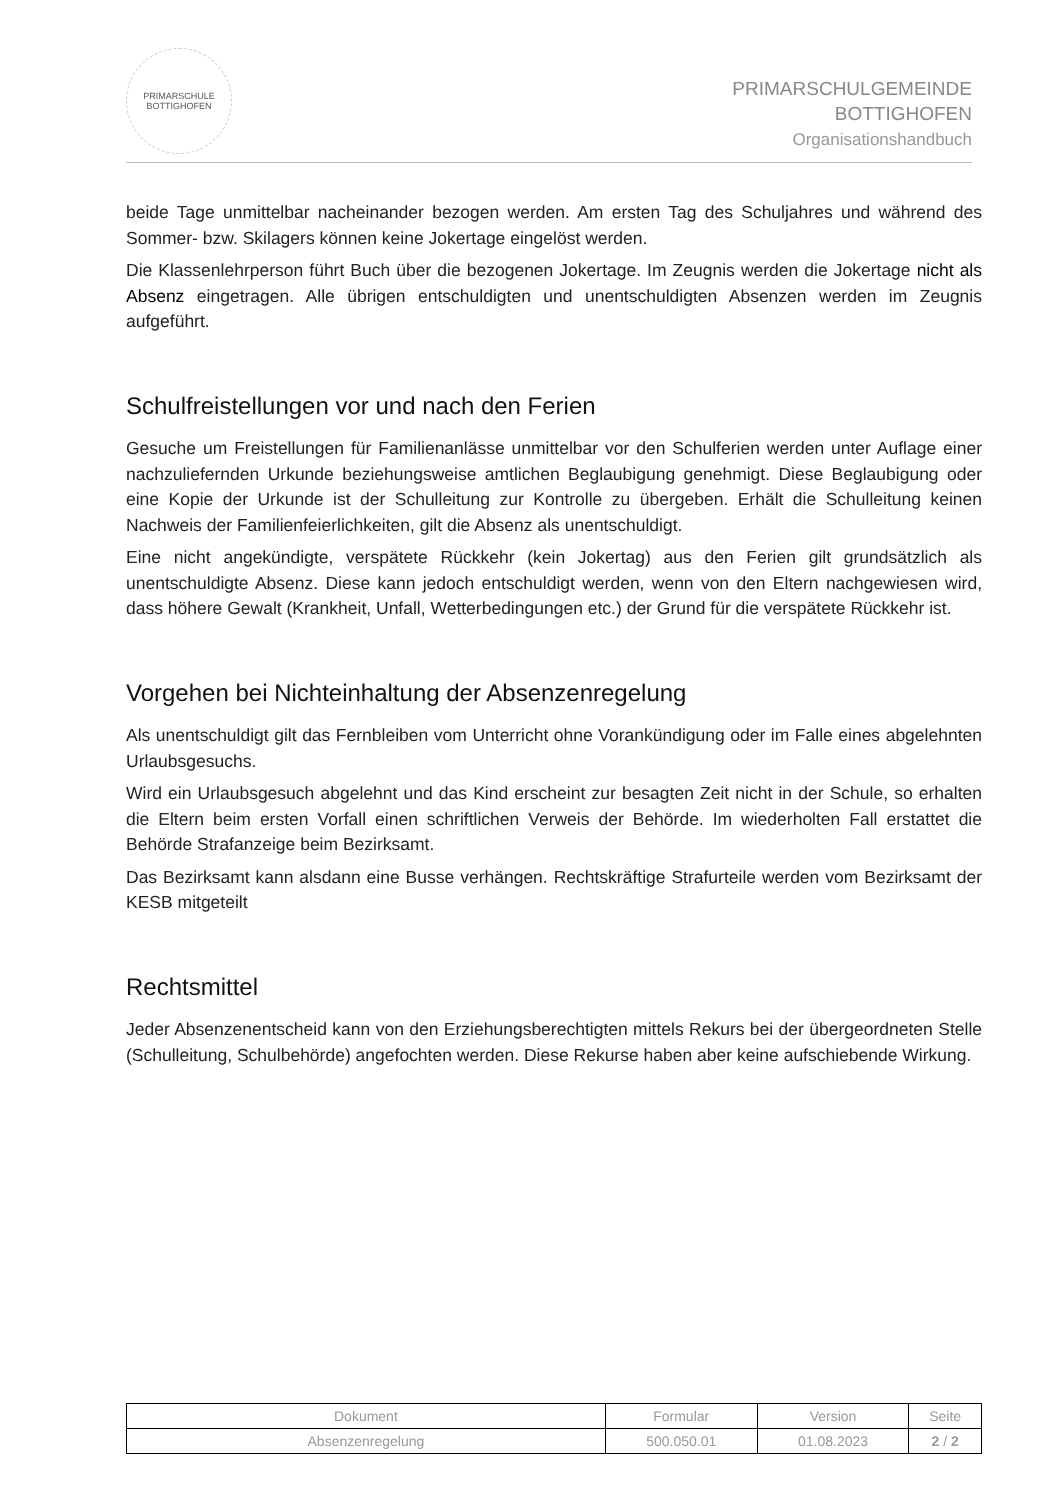PRIMARSCHULE
BOTTIGHOFEN
PRIMARSCHULGEMEINDE
BOTTIGHOFEN
Organisationshandbuch
beide Tage unmittelbar nacheinander bezogen werden. Am ersten Tag des Schuljahres und während des Sommer- bzw. Skilagers können keine Jokertage eingelöst werden.
Die Klassenlehrperson führt Buch über die bezogenen Jokertage. Im Zeugnis werden die Jokertage nicht als Absenz eingetragen. Alle übrigen entschuldigten und unentschuldigten Absenzen werden im Zeugnis aufgeführt.
Schulfreistellungen vor und nach den Ferien
Gesuche um Freistellungen für Familienanlässe unmittelbar vor den Schulferien werden unter Auflage einer nachzuliefernden Urkunde beziehungsweise amtlichen Beglaubigung genehmigt. Diese Beglaubigung oder eine Kopie der Urkunde ist der Schulleitung zur Kontrolle zu übergeben. Erhält die Schulleitung keinen Nachweis der Familienfeierlichkeiten, gilt die Absenz als unentschuldigt.
Eine nicht angekündigte, verspätete Rückkehr (kein Jokertag) aus den Ferien gilt grundsätzlich als unentschuldigte Absenz. Diese kann jedoch entschuldigt werden, wenn von den Eltern nachgewiesen wird, dass höhere Gewalt (Krankheit, Unfall, Wetterbedingungen etc.) der Grund für die verspätete Rückkehr ist.
Vorgehen bei Nichteinhaltung der Absenzenregelung
Als unentschuldigt gilt das Fernbleiben vom Unterricht ohne Vorankündigung oder im Falle eines abgelehnten Urlaubsgesuchs.
Wird ein Urlaubsgesuch abgelehnt und das Kind erscheint zur besagten Zeit nicht in der Schule, so erhalten die Eltern beim ersten Vorfall einen schriftlichen Verweis der Behörde. Im wiederholten Fall erstattet die Behörde Strafanzeige beim Bezirksamt.
Das Bezirksamt kann alsdann eine Busse verhängen. Rechtskräftige Strafurteile werden vom Bezirksamt der KESB mitgeteilt
Rechtsmittel
Jeder Absenzenentscheid kann von den Erziehungsberechtigten mittels Rekurs bei der übergeordneten Stelle (Schulleitung, Schulbehörde) angefochten werden. Diese Rekurse haben aber keine aufschiebende Wirkung.
| Dokument | Formular | Version | Seite |
| Absenzenregelung | 500.050.01 | 01.08.2023 | 2 / 2 |